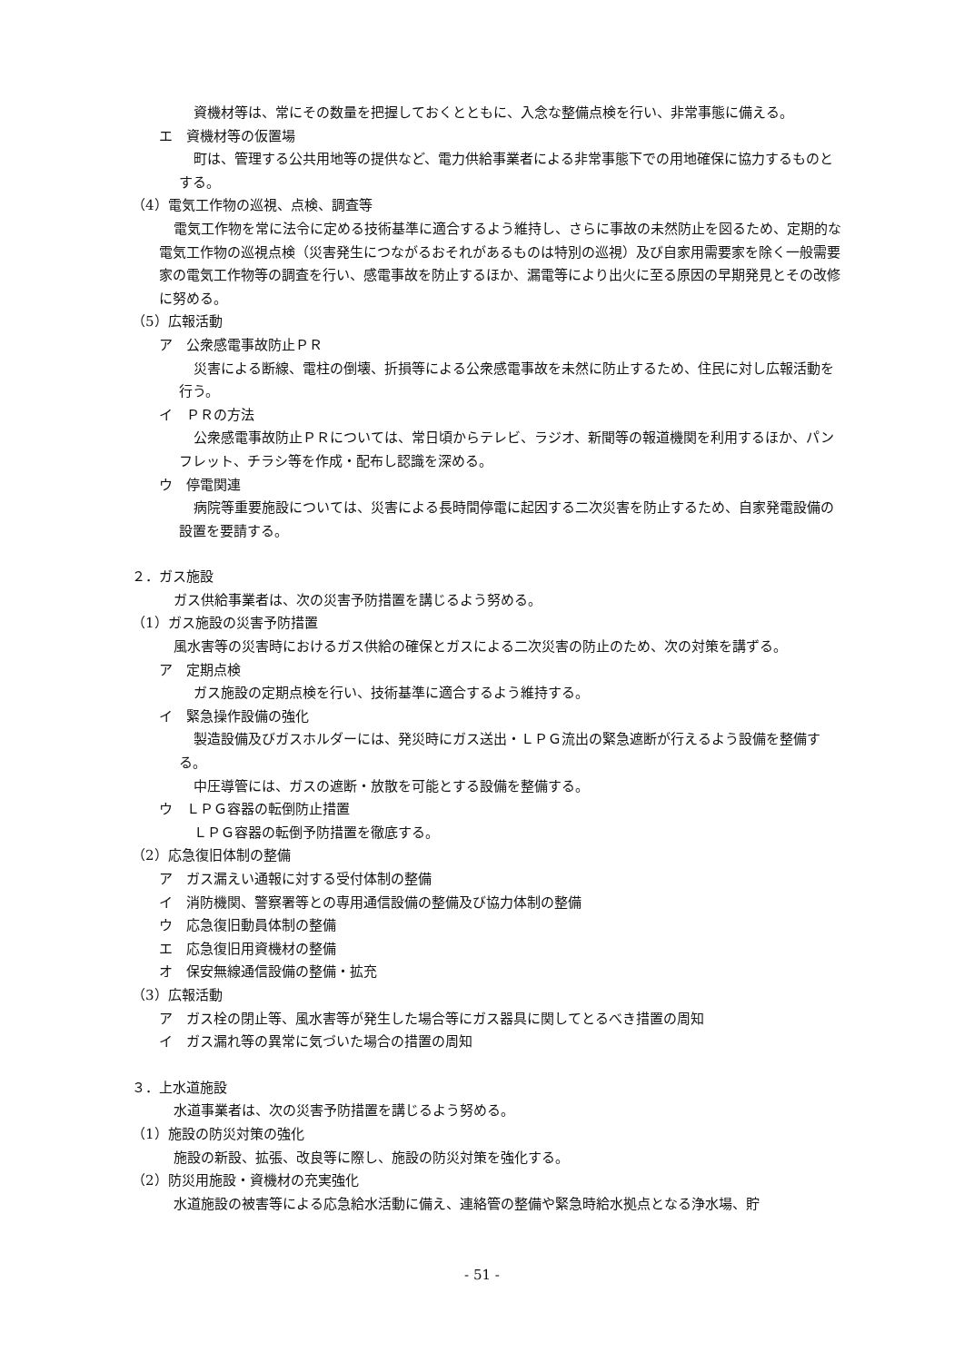資機材等は、常にその数量を把握しておくとともに、入念な整備点検を行い、非常事態に備える。
エ　資機材等の仮置場
町は、管理する公共用地等の提供など、電力供給事業者による非常事態下での用地確保に協力するものとする。
（4）電気工作物の巡視、点検、調査等
電気工作物を常に法令に定める技術基準に適合するよう維持し、さらに事故の未然防止を図るため、定期的な電気工作物の巡視点検（災害発生につながるおそれがあるものは特別の巡視）及び自家用需要家を除く一般需要家の電気工作物等の調査を行い、感電事故を防止するほか、漏電等により出火に至る原因の早期発見とその改修に努める。
（5）広報活動
ア　公衆感電事故防止ＰＲ
災害による断線、電柱の倒壊、折損等による公衆感電事故を未然に防止するため、住民に対し広報活動を行う。
イ　ＰＲの方法
公衆感電事故防止ＰＲについては、常日頃からテレビ、ラジオ、新聞等の報道機関を利用するほか、パンフレット、チラシ等を作成・配布し認識を深める。
ウ　停電関連
病院等重要施設については、災害による長時間停電に起因する二次災害を防止するため、自家発電設備の設置を要請する。
２．ガス施設
ガス供給事業者は、次の災害予防措置を講じるよう努める。
（1）ガス施設の災害予防措置
風水害等の災害時におけるガス供給の確保とガスによる二次災害の防止のため、次の対策を講ずる。
ア　定期点検
ガス施設の定期点検を行い、技術基準に適合するよう維持する。
イ　緊急操作設備の強化
製造設備及びガスホルダーには、発災時にガス送出・ＬＰＧ流出の緊急遮断が行えるよう設備を整備する。
中圧導管には、ガスの遮断・放散を可能とする設備を整備する。
ウ　ＬＰＧ容器の転倒防止措置
ＬＰＧ容器の転倒予防措置を徹底する。
（2）応急復旧体制の整備
ア　ガス漏えい通報に対する受付体制の整備
イ　消防機関、警察署等との専用通信設備の整備及び協力体制の整備
ウ　応急復旧動員体制の整備
エ　応急復旧用資機材の整備
オ　保安無線通信設備の整備・拡充
（3）広報活動
ア　ガス栓の閉止等、風水害等が発生した場合等にガス器具に関してとるべき措置の周知
イ　ガス漏れ等の異常に気づいた場合の措置の周知
３．上水道施設
水道事業者は、次の災害予防措置を講じるよう努める。
（1）施設の防災対策の強化
施設の新設、拡張、改良等に際し、施設の防災対策を強化する。
（2）防災用施設・資機材の充実強化
水道施設の被害等による応急給水活動に備え、連絡管の整備や緊急時給水拠点となる浄水場、貯
- 51 -